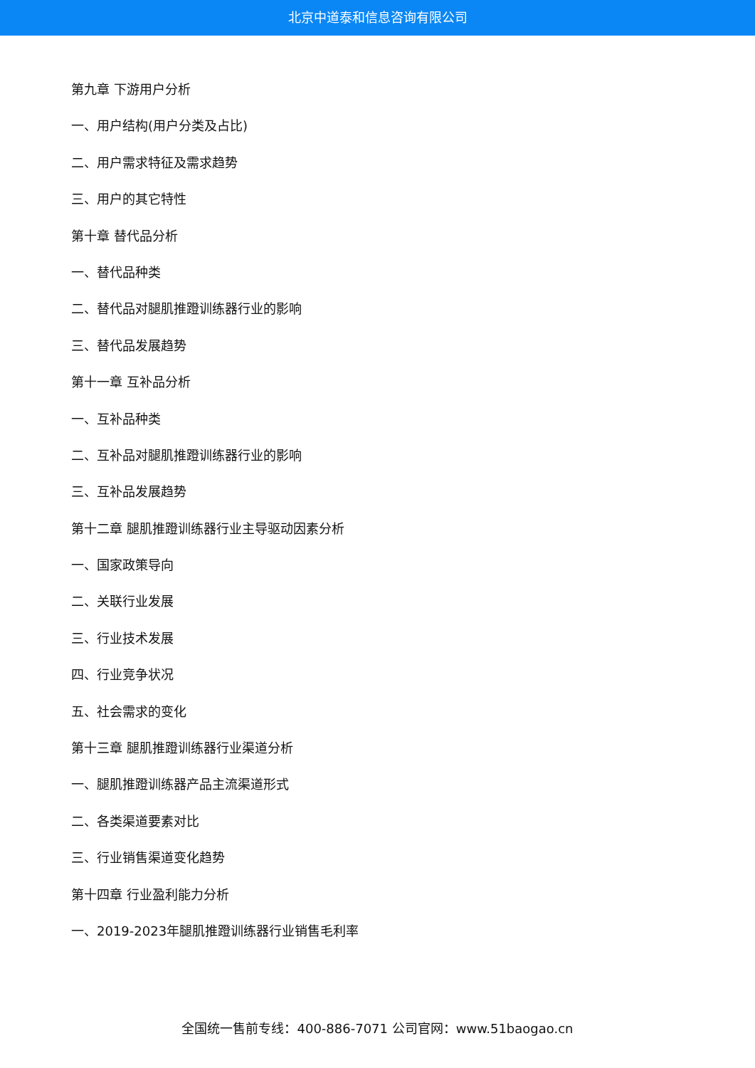北京中道泰和信息咨询有限公司
第九章 下游用户分析
一、用户结构(用户分类及占比)
二、用户需求特征及需求趋势
三、用户的其它特性
第十章 替代品分析
一、替代品种类
二、替代品对腿肌推蹬训练器行业的影响
三、替代品发展趋势
第十一章 互补品分析
一、互补品种类
二、互补品对腿肌推蹬训练器行业的影响
三、互补品发展趋势
第十二章 腿肌推蹬训练器行业主导驱动因素分析
一、国家政策导向
二、关联行业发展
三、行业技术发展
四、行业竞争状况
五、社会需求的变化
第十三章 腿肌推蹬训练器行业渠道分析
一、腿肌推蹬训练器产品主流渠道形式
二、各类渠道要素对比
三、行业销售渠道变化趋势
第十四章 行业盈利能力分析
一、2019-2023年腿肌推蹬训练器行业销售毛利率
全国统一售前专线：400-886-7071 公司官网：www.51baogao.cn